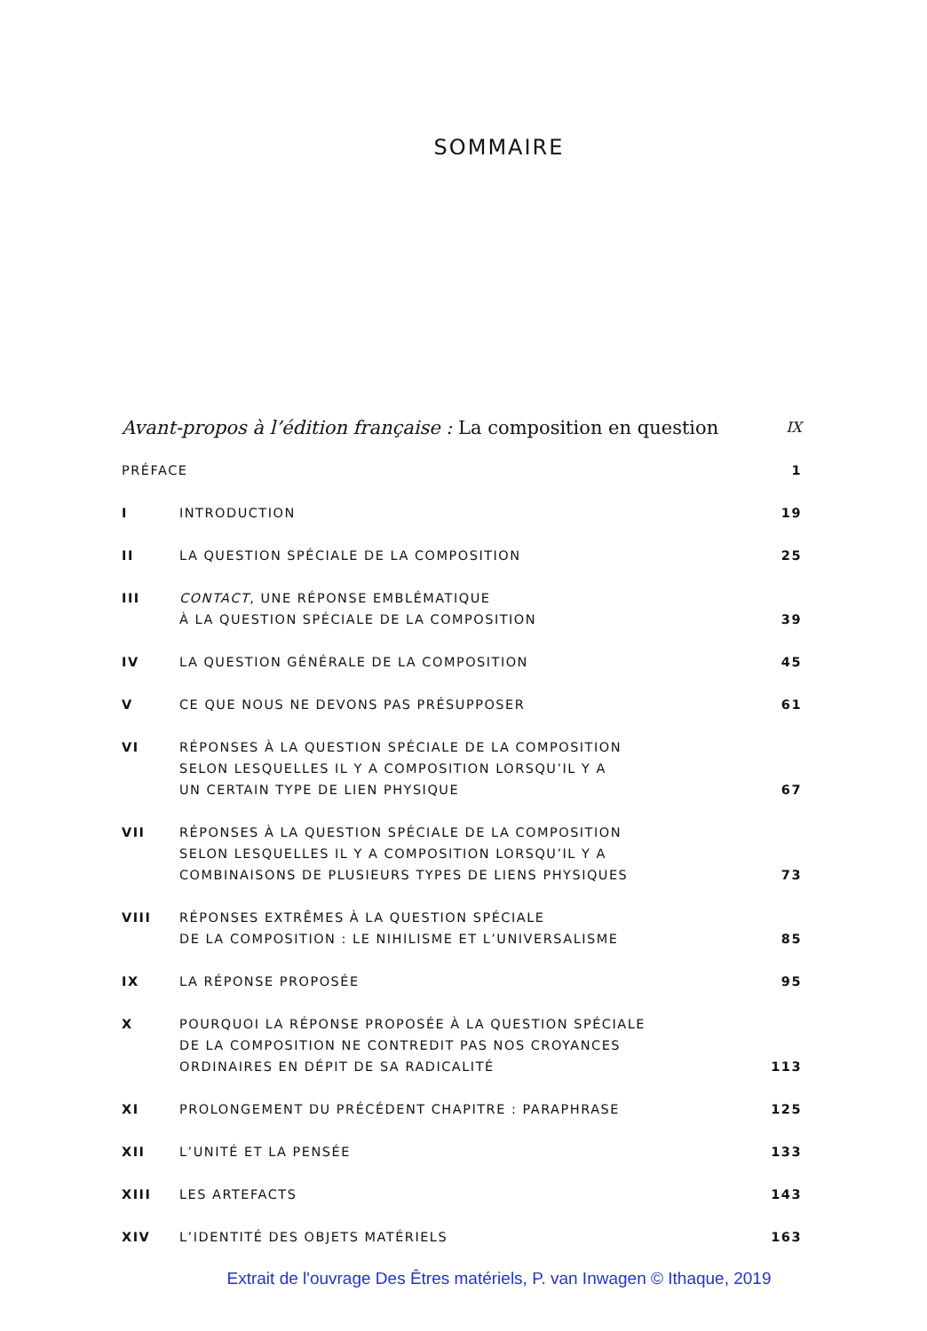SOMMAIRE
Avant-propos à l’édition française : La composition en question
IX
PRÉFACE
1
I
INTRODUCTION
19
II
LA QUESTION SPÉCIALE DE LA COMPOSITION
25
III
CONTACT, UNE RÉPONSE EMBLÉMATIQUE
À LA QUESTION SPÉCIALE DE LA COMPOSITION
39
IV
LA QUESTION GÉNÉRALE DE LA COMPOSITION
45
V
CE QUE NOUS NE DEVONS PAS PRÉSUPPOSER
61
VI
RÉPONSES À LA QUESTION SPÉCIALE DE LA COMPOSITION
SELON LESQUELLES IL Y A COMPOSITION LORSQU’IL Y A
UN CERTAIN TYPE DE LIEN PHYSIQUE
67
VII
RÉPONSES À LA QUESTION SPÉCIALE DE LA COMPOSITION
SELON LESQUELLES IL Y A COMPOSITION LORSQU’IL Y A
COMBINAISONS DE PLUSIEURS TYPES DE LIENS PHYSIQUES
73
VIII
RÉPONSES EXTRÊMES À LA QUESTION SPÉCIALE
DE LA COMPOSITION : LE NIHILISME ET L’UNIVERSALISME
85
IX
LA RÉPONSE PROPOSÉE
95
X
POURQUOI LA RÉPONSE PROPOSÉE À LA QUESTION SPÉCIALE
DE LA COMPOSITION NE CONTREDIT PAS NOS CROYANCES
ORDINAIRES EN DÉPIT DE SA RADICALITÉ
113
XI
PROLONGEMENT DU PRÉCÉDENT CHAPITRE : PARAPHRASE
125
XII
L’UNITÉ ET LA PENSÉE
133
XIII
LES ARTEFACTS
143
XIV
L’IDENTITÉ DES OBJETS MATÉRIELS
163
Extrait de l'ouvrage Des Êtres matériels, P. van Inwagen © Ithaque, 2019